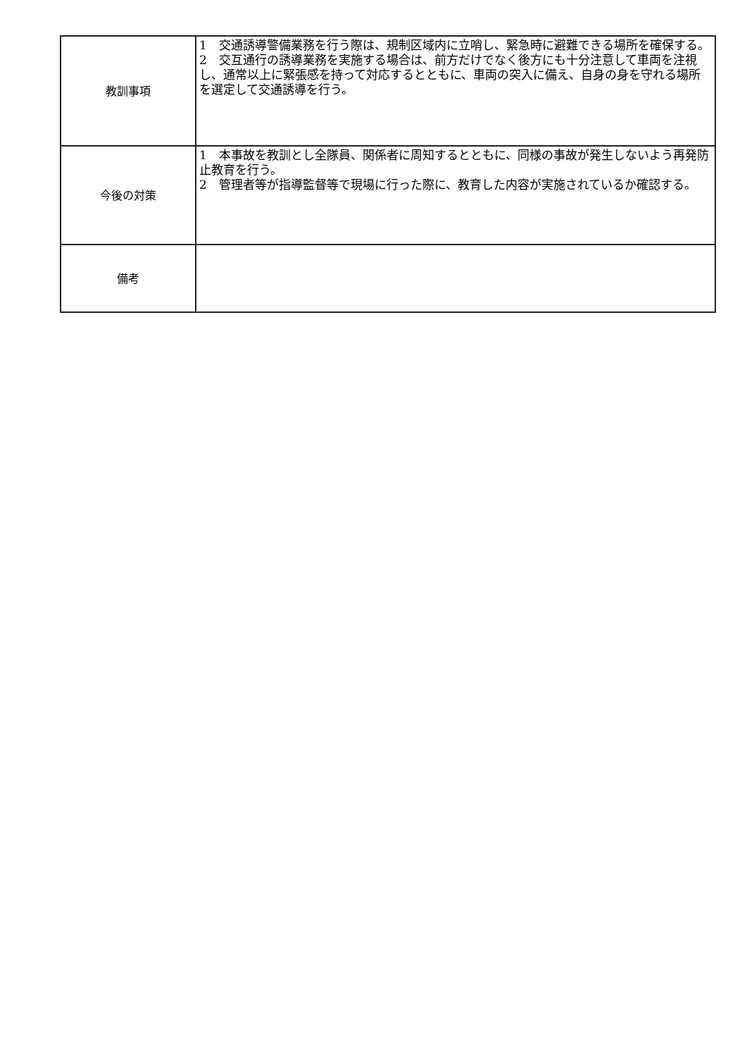| 教訓事項 | 1 交通誘導警備業務を行う際は、規制区域内に立哨し、緊急時に避難できる場所を確保する。 2 交互通行の誘導業務を実施する場合は、前方だけでなく後方にも十分注意して車両を注視し、通常以上に緊張感を持って対応するとともに、車両の突入に備え、自身の身を守れる場所を選定して交通誘導を行う。 |
| 今後の対策 | 1 本事故を教訓とし全隊員、関係者に周知するとともに、同様の事故が発生しないよう再発防止教育を行う。 2 管理者等が指導監督等で現場に行った際に、教育した内容が実施されているか確認する。 |
| 備考 | |